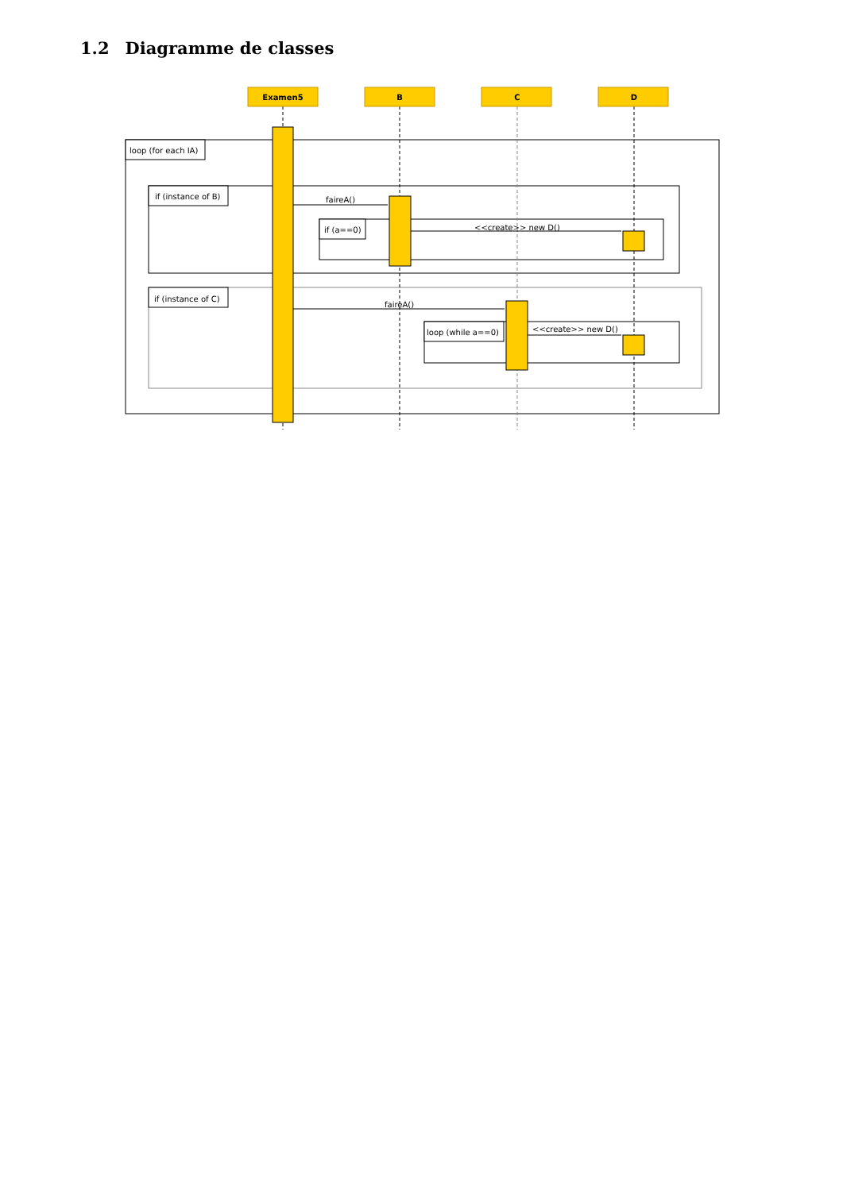1.2 Diagramme de classes
Examen5
B
C
D
loop (for each IA)
if (instance of B)
if (a==0)
if (instance of C)
loop (while a==0)
faireA()
<<create>> new D()
faireA()
<<create>> new D()